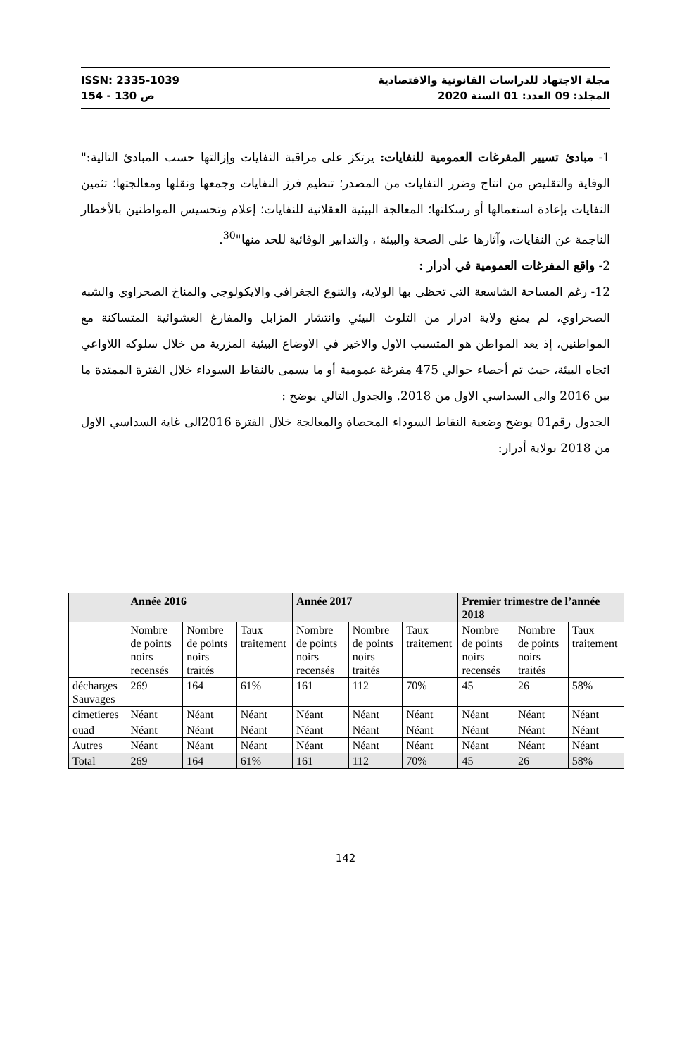ISSN: 2335-1039 مجلة الاجتهاد للدراسات القانونية والاقتصادية
ص 130 - 154 المجلد: 09 العدد: 01 السنة 2020
1- مبادئ تسيير المفرغات العمومية للنفايات: يرتكز على مراقبة النفايات وإزالتها حسب المبادئ التالية:" الوقاية والتقليص من انتاج وضرر النفايات من المصدر؛ تنظيم فرز النفايات وجمعها ونقلها ومعالجتها؛ تثمين النفايات بإعادة استعمالها أو رسكلتها؛ المعالجة البيئية العقلانية للنفايات؛ إعلام وتحسيس المواطنين بالأخطار الناجمة عن النفايات، وآثارها على الصحة والبيئة ، والتدابير الوقائية للحد منها"<sup>30</sup>.
2- واقع المفرغات العمومية في أدرار :
12- رغم المساحة الشاسعة التي تحظى بها الولاية، والتنوع الجغرافي والايكولوجي والمناخ الصحراوي والشبه الصحراوي، لم يمنع ولاية ادرار من التلوث البيئي وانتشار المزابل والمفارغ العشوائية المتساكنة مع المواطنين، إذ يعد المواطن هو المتسبب الاول والاخير في الاوضاع البيئية المزرية من خلال سلوكه اللاواعي اتجاه البيئة، حيث تم أحصاء حوالي 475 مفرغة عمومية أو ما يسمى بالنقاط السوداء خلال الفترة الممتدة ما بين 2016 والى السداسي الاول من 2018. والجدول التالي يوضح :
الجدول رقم01 يوضح وضعية النقاط السوداء المحصاة والمعالجة خلال الفترة 2016الى غاية السداسي الاول من 2018 بولاية أدرار:
| | Année 2016 | | | Année 2017 | | | Premier trimestre de l’année 2018 | | |
| --- | --- | --- | --- | --- | --- | --- | --- | --- | --- |
| | Nombre de points noirs recensés | Nombre de points noirs traités | Taux traitement | Nombre de points noirs recensés | Nombre de points noirs traités | Taux traitement | Nombre de points noirs recensés | Nombre de points noirs traités | Taux traitement |
| décharges Sauvages | 269 | 164 | 61% | 161 | 112 | 70% | 45 | 26 | 58% |
| cimetieres | Néant | Néant | Néant | Néant | Néant | Néant | Néant | Néant | Néant |
| ouad | Néant | Néant | Néant | Néant | Néant | Néant | Néant | Néant | Néant |
| Autres | Néant | Néant | Néant | Néant | Néant | Néant | Néant | Néant | Néant |
| Total | 269 | 164 | 61% | 161 | 112 | 70% | 45 | 26 | 58% |
142